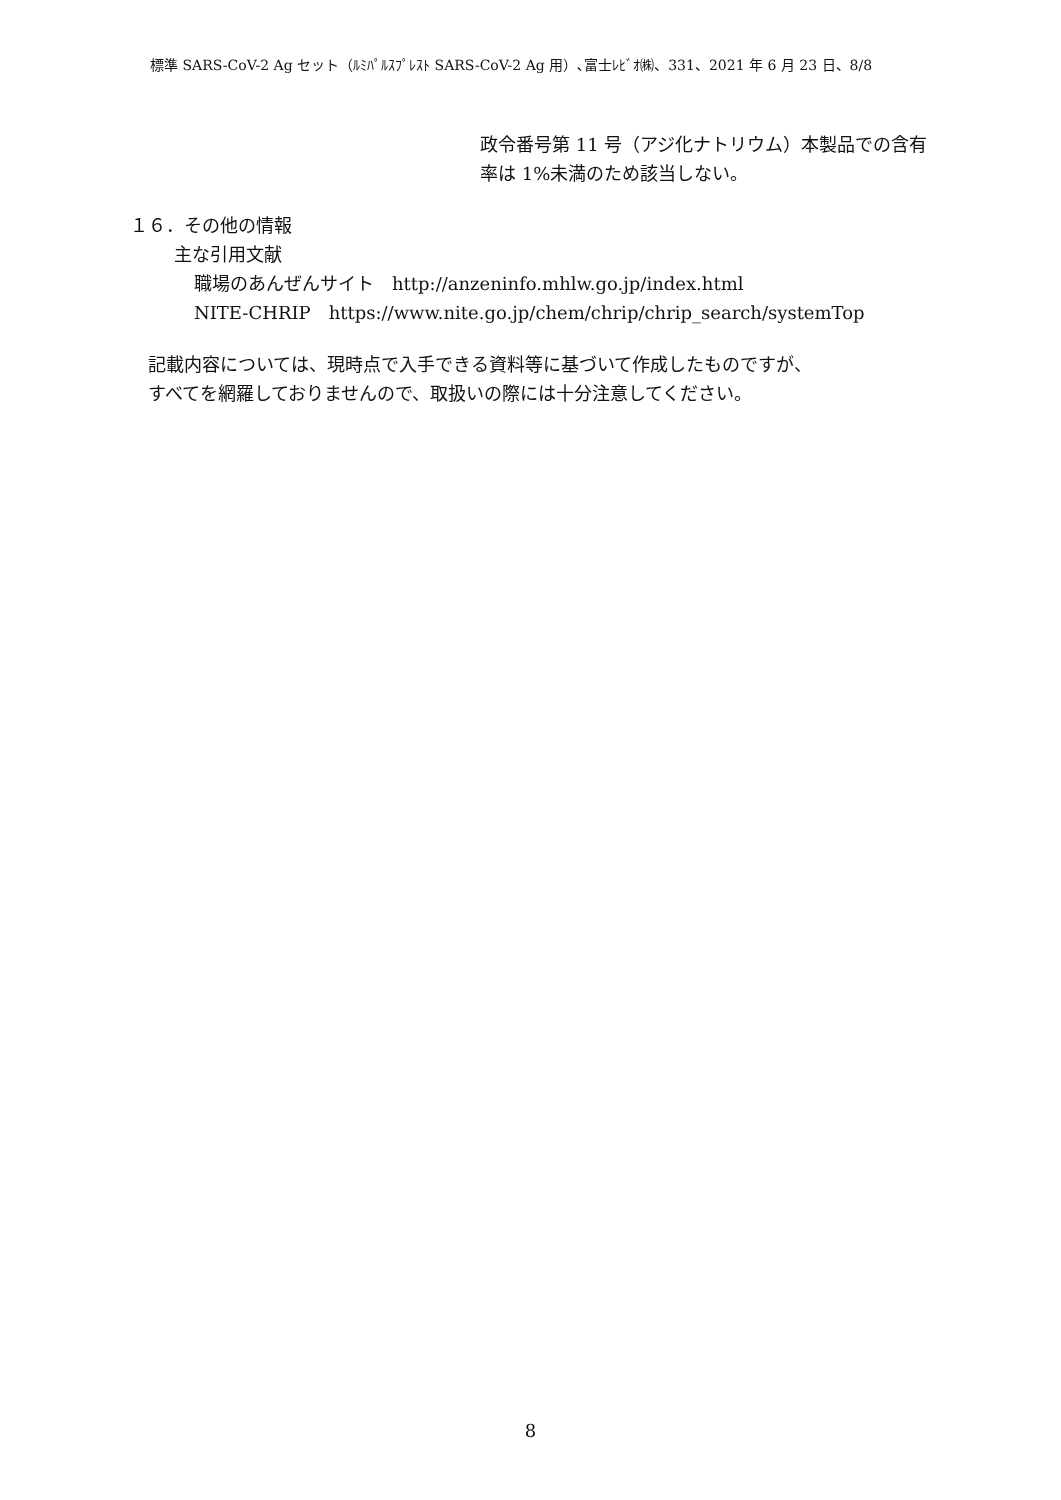標準 SARS-CoV-2 Ag セット（ﾙﾐﾊﾟﾙｽﾌﾟﾚｽﾄ SARS-CoV-2 Ag 用）､富士ﾚﾋﾞｵ㈱、331、2021 年 6 月 23 日、8/8
政令番号第 11 号（アジ化ナトリウム）本製品での含有
率は 1%未満のため該当しない。
１６．その他の情報
主な引用文献
職場のあんぜんサイト　http://anzeninfo.mhlw.go.jp/index.html
NITE-CHRIP　https://www.nite.go.jp/chem/chrip/chrip_search/systemTop
記載内容については、現時点で入手できる資料等に基づいて作成したものですが、
すべてを網羅しておりませんので、取扱いの際には十分注意してください。
8